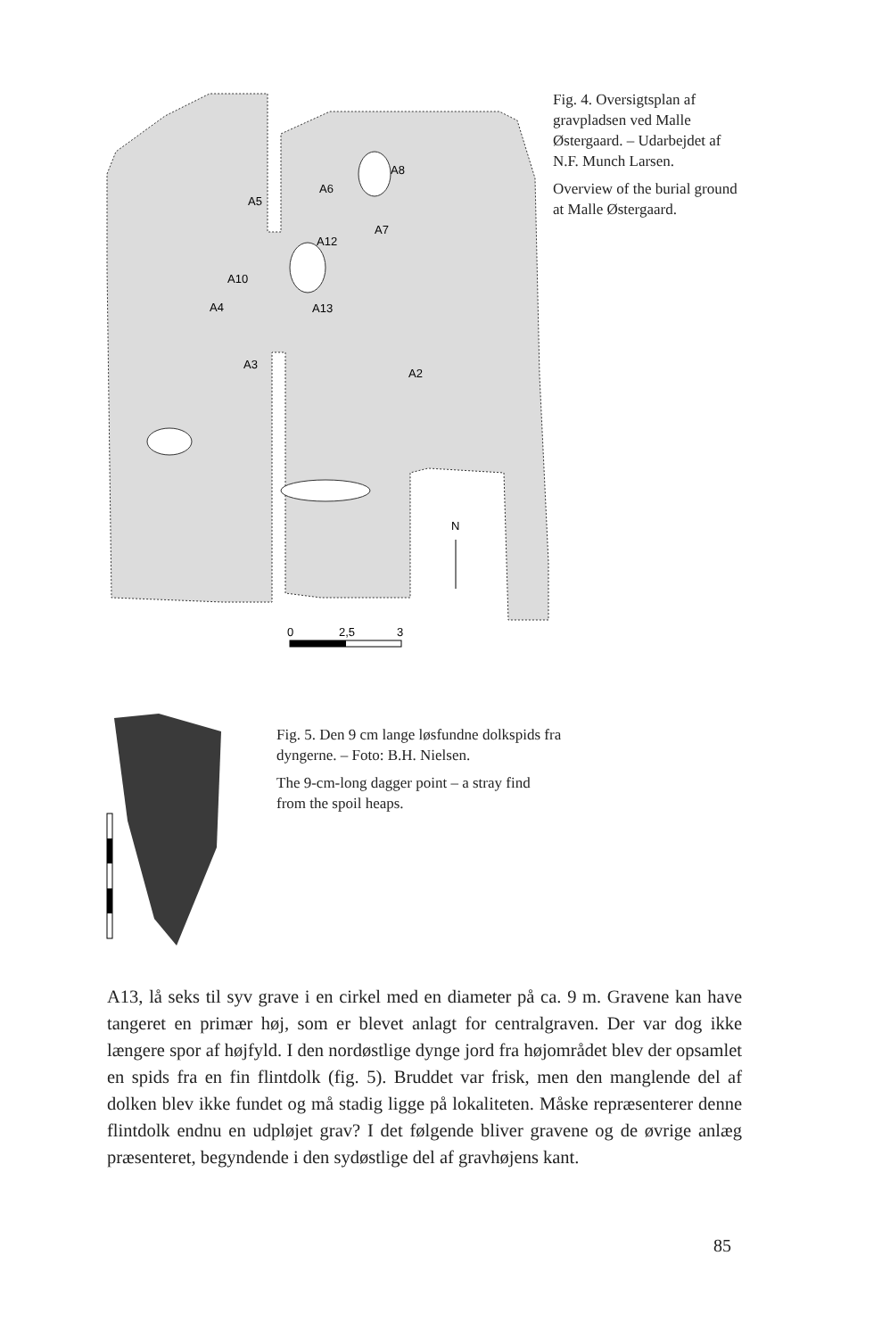A5
A6
A8
A7
A12
A10
A4
A13
A3
A2
N
0
2,5
3
Fig. 4. Oversigtsplan af gravpladsen ved Malle Østergaard. – Udarbejdet af N.F. Munch Larsen.
Overview of the burial ground at Malle Østergaard.
Fig. 5. Den 9 cm lange løsfundne dolkspids fra dyngerne. – Foto: B.H. Nielsen.
The 9-cm-long dagger point – a stray find from the spoil heaps.
A13, lå seks til syv grave i en cirkel med en diameter på ca. 9 m. Gravene kan have tangeret en primær høj, som er blevet anlagt for centralgraven. Der var dog ikke længere spor af højfyld. I den nordøstlige dynge jord fra højområdet blev der opsamlet en spids fra en fin flintdolk (fig. 5). Bruddet var frisk, men den manglende del af dolken blev ikke fundet og må stadig ligge på lokaliteten. Måske repræsenterer denne flintdolk endnu en udpløjet grav? I det følgende bliver gravene og de øvrige anlæg præsenteret, begyndende i den sydøstlige del af gravhøjens kant.
85